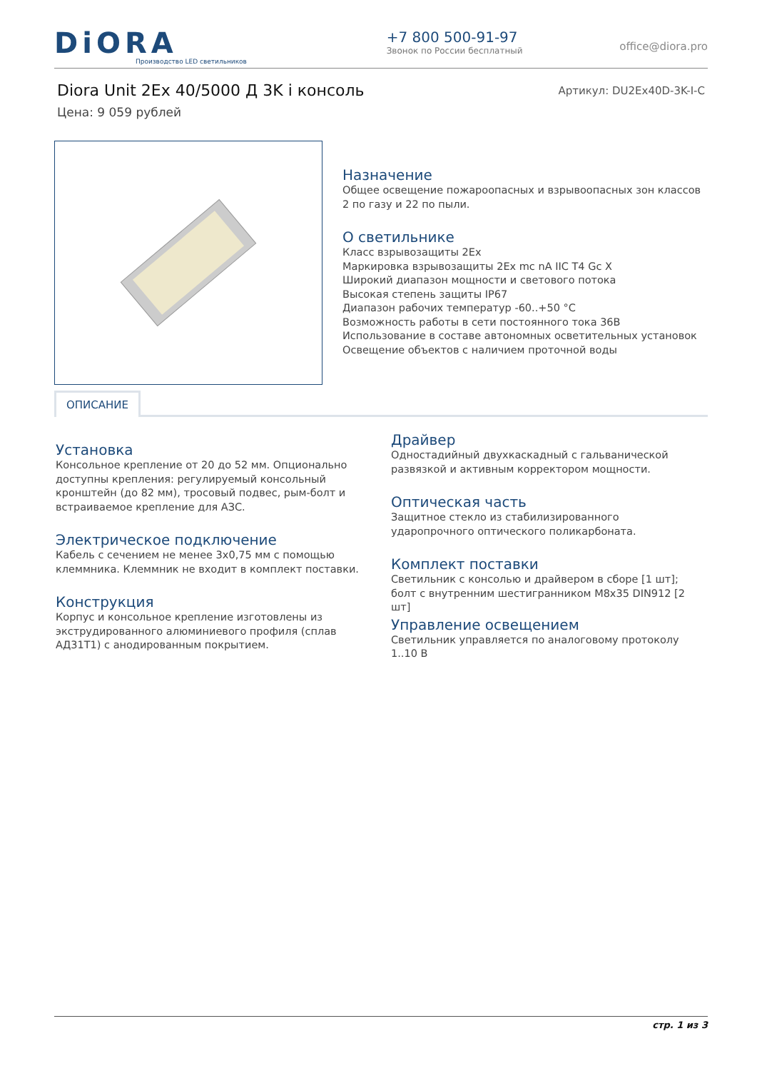DiORA
Производство LED светильников
+7 800 500-91-97
Звонок по России бесплатный
office@diora.pro
Diora Unit 2Ex 40/5000 Д 3K i консоль Артикул: DU2Ex40D-3K-I-C
Цена: 9 059 рублей
Назначение
Общее освещение пожароопасных и взрывоопасных зон классов 2 по газу и 22 по пыли.
О светильнике
Класс взрывозащиты 2Ex
Маркировка взрывозащиты 2Ex mc nA IIC T4 Gc X
Широкий диапазон мощности и светового потока
Высокая степень защиты IP67
Диапазон рабочих температур -60..+50 °C
Возможность работы в сети постоянного тока 36В
Использование в составе автономных осветительных установок
Освещение объектов с наличием проточной воды
ОПИСАНИЕ
Установка
Консольное крепление от 20 до 52 мм. Опционально доступны крепления: регулируемый консольный кронштейн (до 82 мм), тросовый подвес, рым-болт и встраиваемое крепление для АЗС.
Электрическое подключение
Кабель с сечением не менее 3х0,75 мм с помощью клеммника. Клеммник не входит в комплект поставки.
Конструкция
Корпус и консольное крепление изготовлены из экструдированного алюминиевого профиля (сплав АД31Т1) с анодированным покрытием.
Драйвер
Одностадийный двухкаскадный с гальванической развязкой и активным корректором мощности.
Оптическая часть
Защитное стекло из стабилизированного ударопрочного оптического поликарбоната.
Комплект поставки
Светильник с консолью и драйвером в сборе [1 шт]; болт с внутренним шестигранником М8х35 DIN912 [2 шт]
Управление освещением
Светильник управляется по аналоговому протоколу 1..10 В
стр. 1 из 3